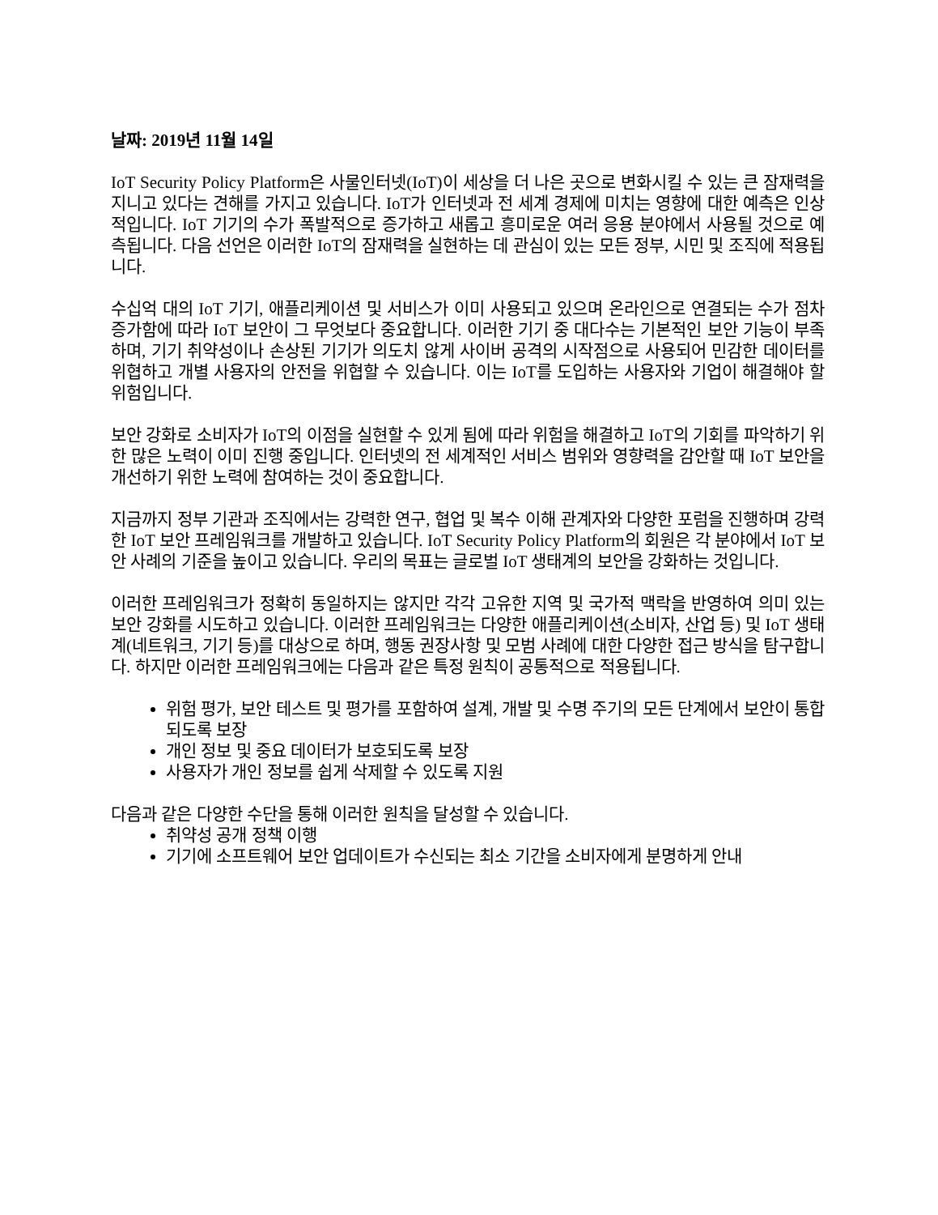날짜: 2019년 11월 14일
IoT Security Policy Platform은 사물인터넷(IoT)이 세상을 더 나은 곳으로 변화시킬 수 있는 큰 잠재력을 지니고 있다는 견해를 가지고 있습니다. IoT가 인터넷과 전 세계 경제에 미치는 영향에 대한 예측은 인상적입니다. IoT 기기의 수가 폭발적으로 증가하고 새롭고 흥미로운 여러 응용 분야에서 사용될 것으로 예측됩니다. 다음 선언은 이러한 IoT의 잠재력을 실현하는 데 관심이 있는 모든 정부, 시민 및 조직에 적용됩니다.
수십억 대의 IoT 기기, 애플리케이션 및 서비스가 이미 사용되고 있으며 온라인으로 연결되는 수가 점차 증가함에 따라 IoT 보안이 그 무엇보다 중요합니다. 이러한 기기 중 대다수는 기본적인 보안 기능이 부족하며, 기기 취약성이나 손상된 기기가 의도치 않게 사이버 공격의 시작점으로 사용되어 민감한 데이터를 위협하고 개별 사용자의 안전을 위협할 수 있습니다. 이는 IoT를 도입하는 사용자와 기업이 해결해야 할 위험입니다.
보안 강화로 소비자가 IoT의 이점을 실현할 수 있게 됨에 따라 위험을 해결하고 IoT의 기회를 파악하기 위한 많은 노력이 이미 진행 중입니다. 인터넷의 전 세계적인 서비스 범위와 영향력을 감안할 때 IoT 보안을 개선하기 위한 노력에 참여하는 것이 중요합니다.
지금까지 정부 기관과 조직에서는 강력한 연구, 협업 및 복수 이해 관계자와 다양한 포럼을 진행하며 강력한 IoT 보안 프레임워크를 개발하고 있습니다. IoT Security Policy Platform의 회원은 각 분야에서 IoT 보안 사례의 기준을 높이고 있습니다. 우리의 목표는 글로벌 IoT 생태계의 보안을 강화하는 것입니다.
이러한 프레임워크가 정확히 동일하지는 않지만 각각 고유한 지역 및 국가적 맥락을 반영하여 의미 있는 보안 강화를 시도하고 있습니다. 이러한 프레임워크는 다양한 애플리케이션(소비자, 산업 등) 및 IoT 생태계(네트워크, 기기 등)를 대상으로 하며, 행동 권장사항 및 모범 사례에 대한 다양한 접근 방식을 탐구합니다. 하지만 이러한 프레임워크에는 다음과 같은 특정 원칙이 공통적으로 적용됩니다.
위험 평가, 보안 테스트 및 평가를 포함하여 설계, 개발 및 수명 주기의 모든 단계에서 보안이 통합되도록 보장
개인 정보 및 중요 데이터가 보호되도록 보장
사용자가 개인 정보를 쉽게 삭제할 수 있도록 지원
다음과 같은 다양한 수단을 통해 이러한 원칙을 달성할 수 있습니다.
취약성 공개 정책 이행
기기에 소프트웨어 보안 업데이트가 수신되는 최소 기간을 소비자에게 분명하게 안내